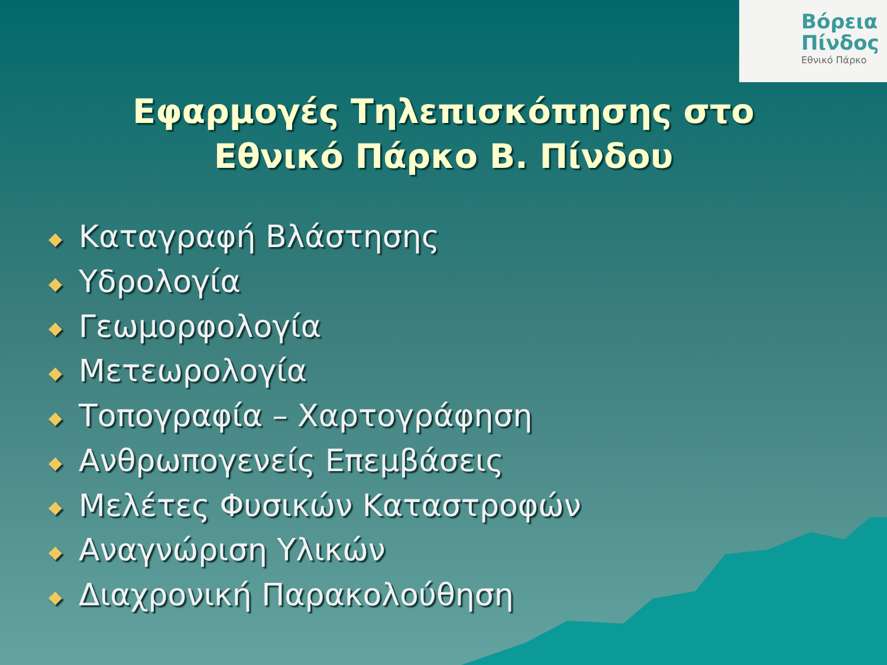Βόρεια
Πίνδος
Εθνικό Πάρκο
Εφαρμογές Τηλεπισκόπησης στο Εθνικό Πάρκο Β. Πίνδου
◆ Καταγραφή Βλάστησης
◆ Υδρολογία
◆ Γεωμορφολογία
◆ Μετεωρολογία
◆ Τοπογραφία – Χαρτογράφηση
◆ Ανθρωπογενείς Επεμβάσεις
◆ Μελέτες Φυσικών Καταστροφών
◆ Αναγνώριση Υλικών
◆ Διαχρονική Παρακολούθηση